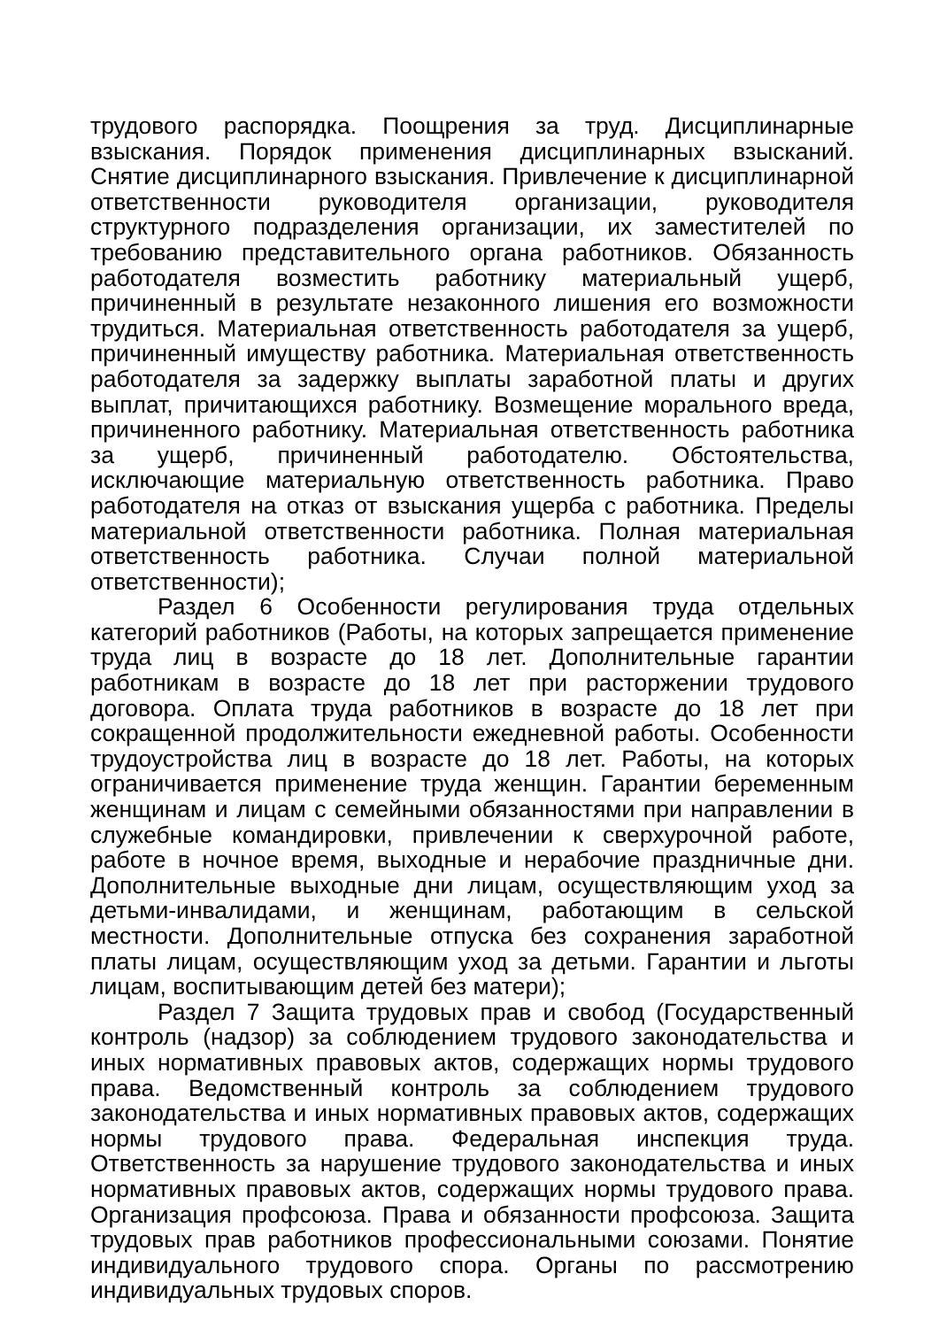трудового распорядка. Поощрения за труд. Дисциплинарные взыскания. Порядок применения дисциплинарных взысканий. Снятие дисциплинарного взыскания. Привлечение к дисциплинарной ответственности руководителя организации, руководителя структурного подразделения организации, их заместителей по требованию представительного органа работников. Обязанность работодателя возместить работнику материальный ущерб, причиненный в результате незаконного лишения его возможности трудиться. Материальная ответственность работодателя за ущерб, причиненный имуществу работника. Материальная ответственность работодателя за задержку выплаты заработной платы и других выплат, причитающихся работнику. Возмещение морального вреда, причиненного работнику. Материальная ответственность работника за ущерб, причиненный работодателю. Обстоятельства, исключающие материальную ответственность работника. Право работодателя на отказ от взыскания ущерба с работника. Пределы материальной ответственности работника. Полная материальная ответственность работника. Случаи полной материальной ответственности);
Раздел 6 Особенности регулирования труда отдельных категорий работников (Работы, на которых запрещается применение труда лиц в возрасте до 18 лет. Дополнительные гарантии работникам в возрасте до 18 лет при расторжении трудового договора. Оплата труда работников в возрасте до 18 лет при сокращенной продолжительности ежедневной работы. Особенности трудоустройства лиц в возрасте до 18 лет. Работы, на которых ограничивается применение труда женщин. Гарантии беременным женщинам и лицам с семейными обязанностями при направлении в служебные командировки, привлечении к сверхурочной работе, работе в ночное время, выходные и нерабочие праздничные дни. Дополнительные выходные дни лицам, осуществляющим уход за детьми-инвалидами, и женщинам, работающим в сельской местности. Дополнительные отпуска без сохранения заработной платы лицам, осуществляющим уход за детьми. Гарантии и льготы лицам, воспитывающим детей без матери);
Раздел 7 Защита трудовых прав и свобод (Государственный контроль (надзор) за соблюдением трудового законодательства и иных нормативных правовых актов, содержащих нормы трудового права. Ведомственный контроль за соблюдением трудового законодательства и иных нормативных правовых актов, содержащих нормы трудового права. Федеральная инспекция труда. Ответственность за нарушение трудового законодательства и иных нормативных правовых актов, содержащих нормы трудового права. Организация профсоюза. Права и обязанности профсоюза. Защита трудовых прав работников профессиональными союзами. Понятие индивидуального трудового спора. Органы по рассмотрению индивидуальных трудовых споров.